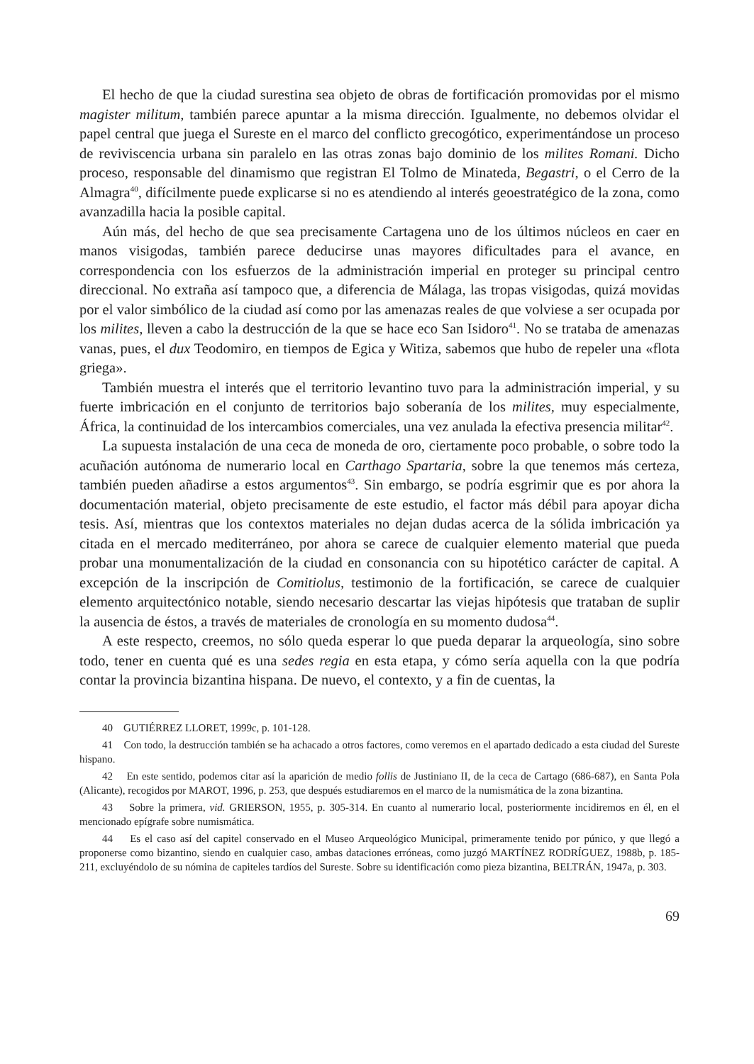El hecho de que la ciudad surestina sea objeto de obras de fortificación promovidas por el mismo magister militum, también parece apuntar a la misma dirección. Igualmente, no debemos olvidar el papel central que juega el Sureste en el marco del conflicto grecogótico, experimentándose un proceso de reviviscencia urbana sin paralelo en las otras zonas bajo dominio de los milites Romani. Dicho proceso, responsable del dinamismo que registran El Tolmo de Minateda, Begastri, o el Cerro de la Almagra<sup>40</sup>, difícilmente puede explicarse si no es atendiendo al interés geoestratégico de la zona, como avanzadilla hacia la posible capital.
Aún más, del hecho de que sea precisamente Cartagena uno de los últimos núcleos en caer en manos visigodas, también parece deducirse unas mayores dificultades para el avance, en correspondencia con los esfuerzos de la administración imperial en proteger su principal centro direccional. No extraña así tampoco que, a diferencia de Málaga, las tropas visigodas, quizá movidas por el valor simbólico de la ciudad así como por las amenazas reales de que volviese a ser ocupada por los milites, lleven a cabo la destrucción de la que se hace eco San Isidoro<sup>41</sup>. No se trataba de amenazas vanas, pues, el dux Teodomiro, en tiempos de Egica y Witiza, sabemos que hubo de repeler una «flota griega».
También muestra el interés que el territorio levantino tuvo para la administración imperial, y su fuerte imbricación en el conjunto de territorios bajo soberanía de los milites, muy especialmente, África, la continuidad de los intercambios comerciales, una vez anulada la efectiva presencia militar<sup>42</sup>.
La supuesta instalación de una ceca de moneda de oro, ciertamente poco probable, o sobre todo la acuñación autónoma de numerario local en Carthago Spartaria, sobre la que tenemos más certeza, también pueden añadirse a estos argumentos<sup>43</sup>. Sin embargo, se podría esgrimir que es por ahora la documentación material, objeto precisamente de este estudio, el factor más débil para apoyar dicha tesis. Así, mientras que los contextos materiales no dejan dudas acerca de la sólida imbricación ya citada en el mercado mediterráneo, por ahora se carece de cualquier elemento material que pueda probar una monumentalización de la ciudad en consonancia con su hipotético carácter de capital. A excepción de la inscripción de Comitiolus, testimonio de la fortificación, se carece de cualquier elemento arquitectónico notable, siendo necesario descartar las viejas hipótesis que trataban de suplir la ausencia de éstos, a través de materiales de cronología en su momento dudosa<sup>44</sup>.
A este respecto, creemos, no sólo queda esperar lo que pueda deparar la arqueología, sino sobre todo, tener en cuenta qué es una sedes regia en esta etapa, y cómo sería aquella con la que podría contar la provincia bizantina hispana. De nuevo, el contexto, y a fin de cuentas, la
40 GUTIÉRREZ LLORET, 1999c, p. 101-128.
41 Con todo, la destrucción también se ha achacado a otros factores, como veremos en el apartado dedicado a esta ciudad del Sureste hispano.
42 En este sentido, podemos citar así la aparición de medio follis de Justiniano II, de la ceca de Cartago (686-687), en Santa Pola (Alicante), recogidos por MAROT, 1996, p. 253, que después estudiaremos en el marco de la numismática de la zona bizantina.
43 Sobre la primera, vid. GRIERSON, 1955, p. 305-314. En cuanto al numerario local, posteriormente incidiremos en él, en el mencionado epígrafe sobre numismática.
44 Es el caso así del capitel conservado en el Museo Arqueológico Municipal, primeramente tenido por púnico, y que llegó a proponerse como bizantino, siendo en cualquier caso, ambas dataciones erróneas, como juzgó MARTÍNEZ RODRÍGUEZ, 1988b, p. 185-211, excluyéndolo de su nómina de capiteles tardíos del Sureste. Sobre su identificación como pieza bizantina, BELTRÁN, 1947a, p. 303.
69